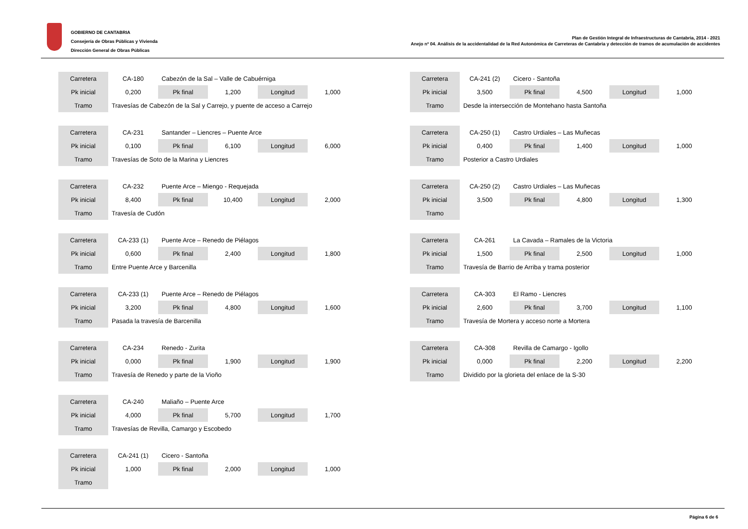GOBIERNO DE CANTABRIA
Consejería de Obras Públicas y Vivienda
Dirección General de Obras Públicas
Plan de Gestión Integral de Infraestructuras de Cantabria, 2014 - 2021
Anejo nº 04. Análisis de la accidentalidad de la Red Autonómica de Carreteras de Cantabria y detección de tramos de acumulación de accidentes
| Carretera | CA-180 | Cabezón de la Sal – Valle de Cabuérniga | | | |
| Pk inicial | 0,200 | Pk final | 1,200 | Longitud | 1,000 |
| Tramo | Travesías de Cabezón de la Sal y Carrejo, y puente de acceso a Carrejo | | | | |
| Carretera | CA-231 | Santander – Liencres – Puente Arce | | | |
| Pk inicial | 0,100 | Pk final | 6,100 | Longitud | 6,000 |
| Tramo | Travesías de Soto de la Marina y Liencres | | | | |
| Carretera | CA-232 | Puente Arce – Miengo - Requejada | | | |
| Pk inicial | 8,400 | Pk final | 10,400 | Longitud | 2,000 |
| Tramo | Travesía de Cudón | | | | |
| Carretera | CA-233 (1) | Puente Arce – Renedo de Piélagos | | | |
| Pk inicial | 0,600 | Pk final | 2,400 | Longitud | 1,800 |
| Tramo | Entre Puente Arce y Barcenilla | | | | |
| Carretera | CA-233 (1) | Puente Arce – Renedo de Piélagos | | | |
| Pk inicial | 3,200 | Pk final | 4,800 | Longitud | 1,600 |
| Tramo | Pasada la travesía de Barcenilla | | | | |
| Carretera | CA-234 | Renedo - Zurita | | | |
| Pk inicial | 0,000 | Pk final | 1,900 | Longitud | 1,900 |
| Tramo | Travesía de Renedo y parte de la Vioño | | | | |
| Carretera | CA-240 | Maliaño – Puente Arce | | | |
| Pk inicial | 4,000 | Pk final | 5,700 | Longitud | 1,700 |
| Tramo | Travesías de Revilla, Camargo y Escobedo | | | | |
| Carretera | CA-241 (1) | Cicero - Santoña | | | |
| Pk inicial | 1,000 | Pk final | 2,000 | Longitud | 1,000 |
| Tramo | | | | | |
| Carretera | CA-241 (2) | Cicero - Santoña | | | |
| Pk inicial | 3,500 | Pk final | 4,500 | Longitud | 1,000 |
| Tramo | Desde la intersección de Montehano hasta Santoña | | | | |
| Carretera | CA-250 (1) | Castro Urdiales – Las Muñecas | | | |
| Pk inicial | 0,400 | Pk final | 1,400 | Longitud | 1,000 |
| Tramo | Posterior a Castro Urdiales | | | | |
| Carretera | CA-250 (2) | Castro Urdiales – Las Muñecas | | | |
| Pk inicial | 3,500 | Pk final | 4,800 | Longitud | 1,300 |
| Tramo | | | | | |
| Carretera | CA-261 | La Cavada – Ramales de la Victoria | | | |
| Pk inicial | 1,500 | Pk final | 2,500 | Longitud | 1,000 |
| Tramo | Travesía de Barrio de Arriba y trama posterior | | | | |
| Carretera | CA-303 | El Ramo - Liencres | | | |
| Pk inicial | 2,600 | Pk final | 3,700 | Longitud | 1,100 |
| Tramo | Travesía de Mortera y acceso norte a Mortera | | | | |
| Carretera | CA-308 | Revilla de Camargo - Igollo | | | |
| Pk inicial | 0,000 | Pk final | 2,200 | Longitud | 2,200 |
| Tramo | Dividido por la glorieta del enlace de la S-30 | | | | |
Página 6 de 6